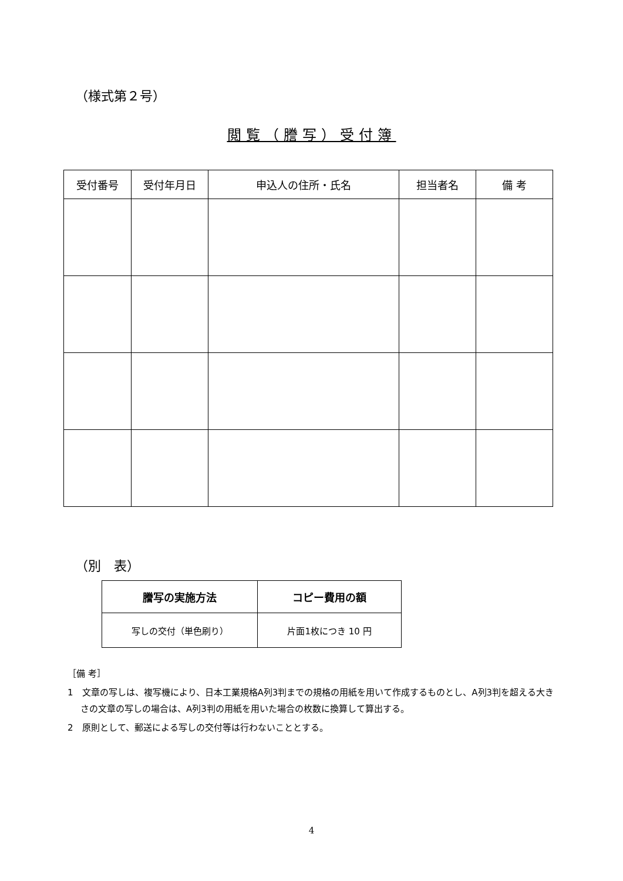（様式第２号）
閲覧（謄写）受付簿
| 受付番号 | 受付年月日 | 申込人の住所・氏名 | 担当者名 | 備 考 |
| --- | --- | --- | --- | --- |
（別　表）
| 謄写の実施方法 | コピー費用の額 |
| --- | --- |
| 写しの交付（単色刷り） | 片面1枚につき 10 円 |
［備 考］
1　文章の写しは、複写機により、日本工業規格A列3判までの規格の用紙を用いて作成するものとし、A列3判を超える大きさの文章の写しの場合は、A列3判の用紙を用いた場合の枚数に換算して算出する。
2　原則として、郵送による写しの交付等は行わないこととする。
4